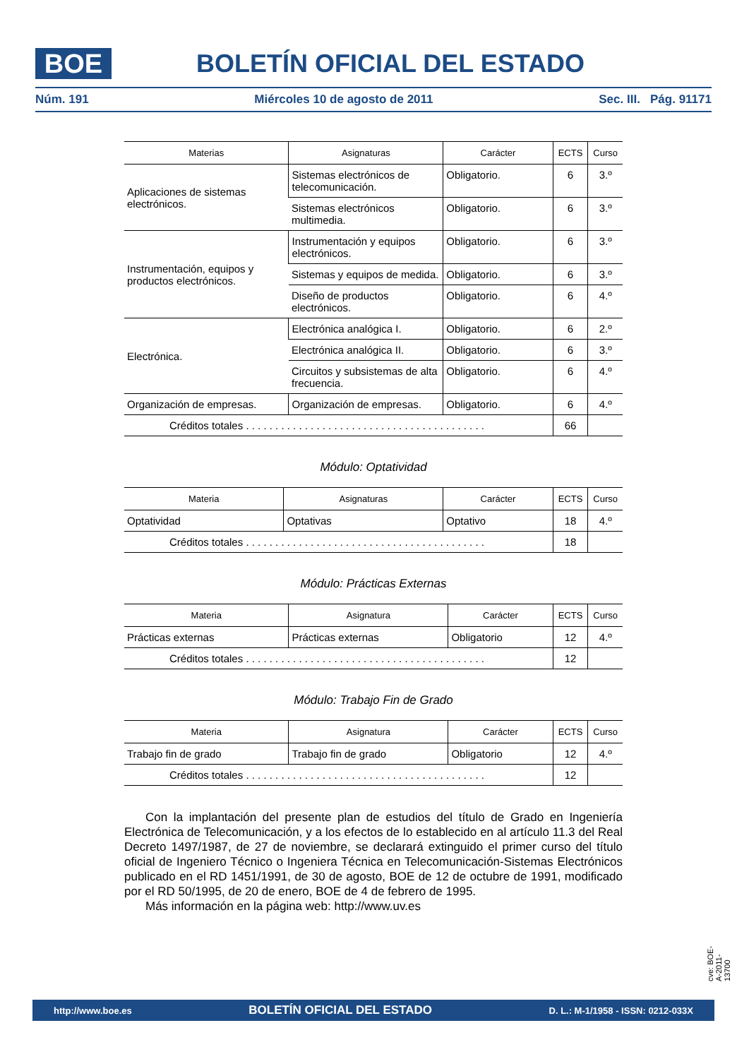BOE
BOLETÍN OFICIAL DEL ESTADO
Núm. 191 Miércoles 10 de agosto de 2011 Sec. III. Pág. 91171
| Materias | Asignaturas | Carácter | ECTS | Curso |
| --- | --- | --- | --- | --- |
| Aplicaciones de sistemas electrónicos. | Sistemas electrónicos de telecomunicación. | Obligatorio. | 6 | 3.º |
| | Sistemas electrónicos multimedia. | Obligatorio. | 6 | 3.º |
| Instrumentación, equipos y productos electrónicos. | Instrumentación y equipos electrónicos. | Obligatorio. | 6 | 3.º |
| | Sistemas y equipos de medida. | Obligatorio. | 6 | 3.º |
| | Diseño de productos electrónicos. | Obligatorio. | 6 | 4.º |
| Electrónica. | Electrónica analógica I. | Obligatorio. | 6 | 2.º |
| | Electrónica analógica II. | Obligatorio. | 6 | 3.º |
| | Circuitos y subsistemas de alta frecuencia. | Obligatorio. | 6 | 4.º |
| Organización de empresas. | Organización de empresas. | Obligatorio. | 6 | 4.º |
| Créditos totales . . . . . . . . . . . . . . . . . . . . . . . . . . . . . . . . . . . . . . . . . | | | 66 | |
Módulo: Optatividad
| Materia | Asignaturas | Carácter | ECTS | Curso |
| --- | --- | --- | --- | --- |
| Optatividad | Optativas | Optativo | 18 | 4.º |
| Créditos totales . . . . . . . . . . . . . . . . . . . . . . . . . . . . . . . . . . . . . . . . . | | | 18 | |
Módulo: Prácticas Externas
| Materia | Asignatura | Carácter | ECTS | Curso |
| --- | --- | --- | --- | --- |
| Prácticas externas | Prácticas externas | Obligatorio | 12 | 4.º |
| Créditos totales . . . . . . . . . . . . . . . . . . . . . . . . . . . . . . . . . . . . . . . . . | | | 12 | |
Módulo: Trabajo Fin de Grado
| Materia | Asignatura | Carácter | ECTS | Curso |
| --- | --- | --- | --- | --- |
| Trabajo fin de grado | Trabajo fin de grado | Obligatorio | 12 | 4.º |
| Créditos totales . . . . . . . . . . . . . . . . . . . . . . . . . . . . . . . . . . . . . . . . . | | | 12 | |
Con la implantación del presente plan de estudios del título de Grado en Ingeniería Electrónica de Telecomunicación, y a los efectos de lo establecido en al artículo 11.3 del Real Decreto 1497/1987, de 27 de noviembre, se declarará extinguido el primer curso del título oficial de Ingeniero Técnico o Ingeniera Técnica en Telecomunicación-Sistemas Electrónicos publicado en el RD 1451/1991, de 30 de agosto, BOE de 12 de octubre de 1991, modificado por el RD 50/1995, de 20 de enero, BOE de 4 de febrero de 1995.
Más información en la página web: http://www.uv.es
cve: BOE-A-2011-13700
http://www.boe.es BOLETÍN OFICIAL DEL ESTADO D. L.: M-1/1958 - ISSN: 0212-033X